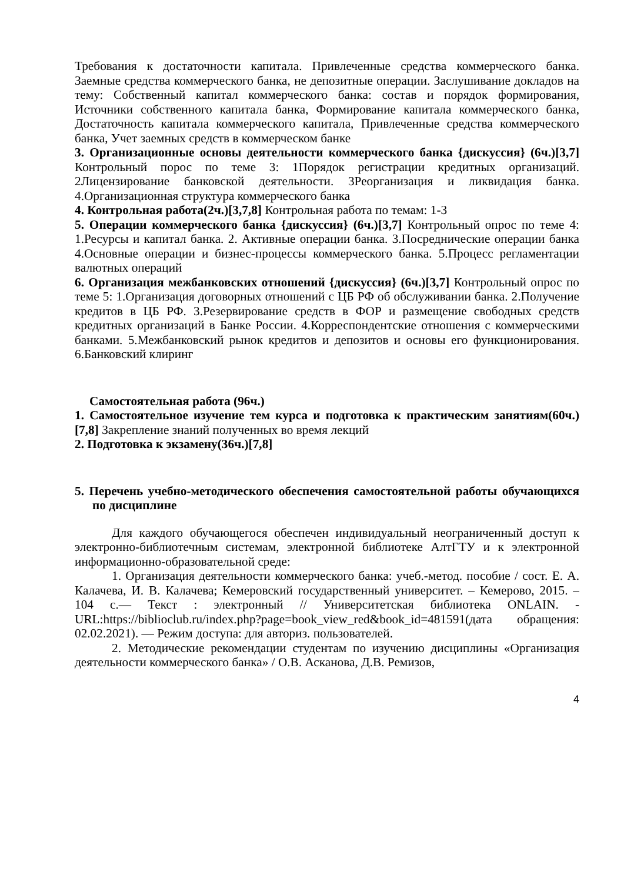Требования к достаточности капитала. Привлеченные средства коммерческого банка. Заемные средства коммерческого банка, не депозитные операции. Заслушивание докладов на тему: Собственный капитал коммерческого банка: состав и порядок формирования, Источники собственного капитала банка, Формирование капитала коммерческого банка, Достаточность капитала коммерческого капитала, Привлеченные средства коммерческого банка, Учет заемных средств в коммерческом банке
3. Организационные основы деятельности коммерческого банка {дискуссия} (6ч.)[3,7] Контрольный порос по теме 3: 1Порядок регистрации кредитных организаций. 2Лицензирование банковской деятельности. 3Реорганизация и ликвидация банка. 4.Организационная структура коммерческого банка
4. Контрольная работа(2ч.)[3,7,8] Контрольная работа по темам: 1-3
5. Операции коммерческого банка {дискуссия} (6ч.)[3,7] Контрольный опрос по теме 4: 1.Ресурсы и капитал банка. 2. Активные операции банка. 3.Посреднические операции банка 4.Основные операции и бизнес-процессы коммерческого банка. 5.Процесс регламентации валютных операций
6. Организация межбанковских отношений {дискуссия} (6ч.)[3,7] Контрольный опрос по теме 5: 1.Организация договорных отношений с ЦБ РФ об обслуживании банка. 2.Получение кредитов в ЦБ РФ. 3.Резервирование средств в ФОР и размещение свободных средств кредитных организаций в Банке России. 4.Корреспондентские отношения с коммерческими банками. 5.Межбанковский рынок кредитов и депозитов и основы его функционирования. 6.Банковский клиринг
Самостоятельная работа (96ч.)
1. Самостоятельное изучение тем курса и подготовка к практическим занятиям(60ч.)[7,8] Закрепление знаний полученных во время лекций
2. Подготовка к экзамену(36ч.)[7,8]
5. Перечень учебно-методического обеспечения самостоятельной работы обучающихся по дисциплине
Для каждого обучающегося обеспечен индивидуальный неограниченный доступ к электронно-библиотечным системам, электронной библиотеке АлтГТУ и к электронной информационно-образовательной среде:
1. Организация деятельности коммерческого банка: учеб.-метод. пособие / сост. Е. А. Калачева, И. В. Калачева; Кемеровский государственный университет. – Кемерово, 2015. – 104 с.— Текст : электронный // Университетская библиотека ONLAIN. - URL:https://biblioclub.ru/index.php?page=book_view_red&book_id=481591(дата обращения: 02.02.2021). — Режим доступа: для авториз. пользователей.
2. Методические рекомендации студентам по изучению дисциплины «Организация деятельности коммерческого банка» / О.В. Асканова, Д.В. Ремизов,
4